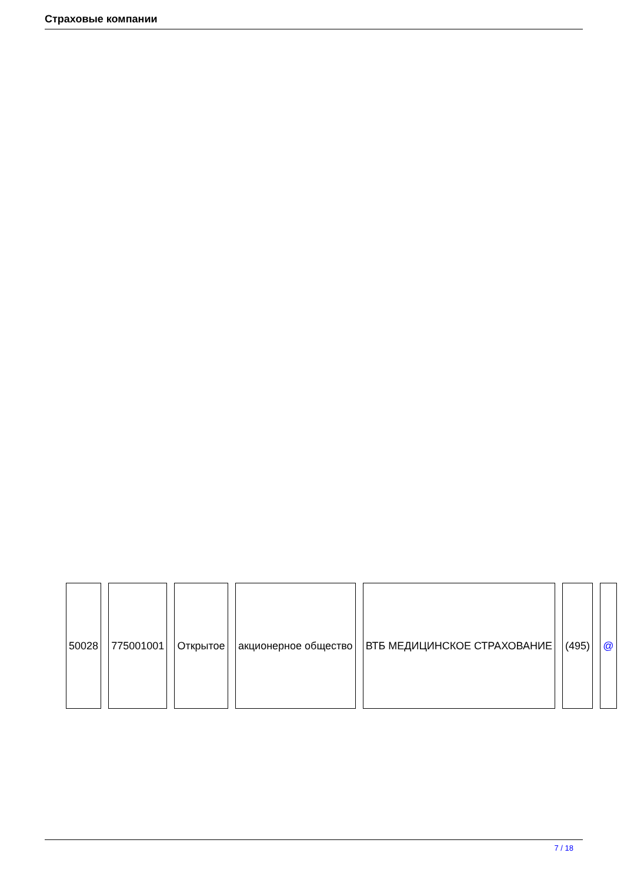Страховые компании
| 50028 | 775001001 | Открытое | акционерное общество | ВТБ МЕДИЦИНСКОЕ СТРАХОВАНИЕ | (495) | @ |
7 / 18